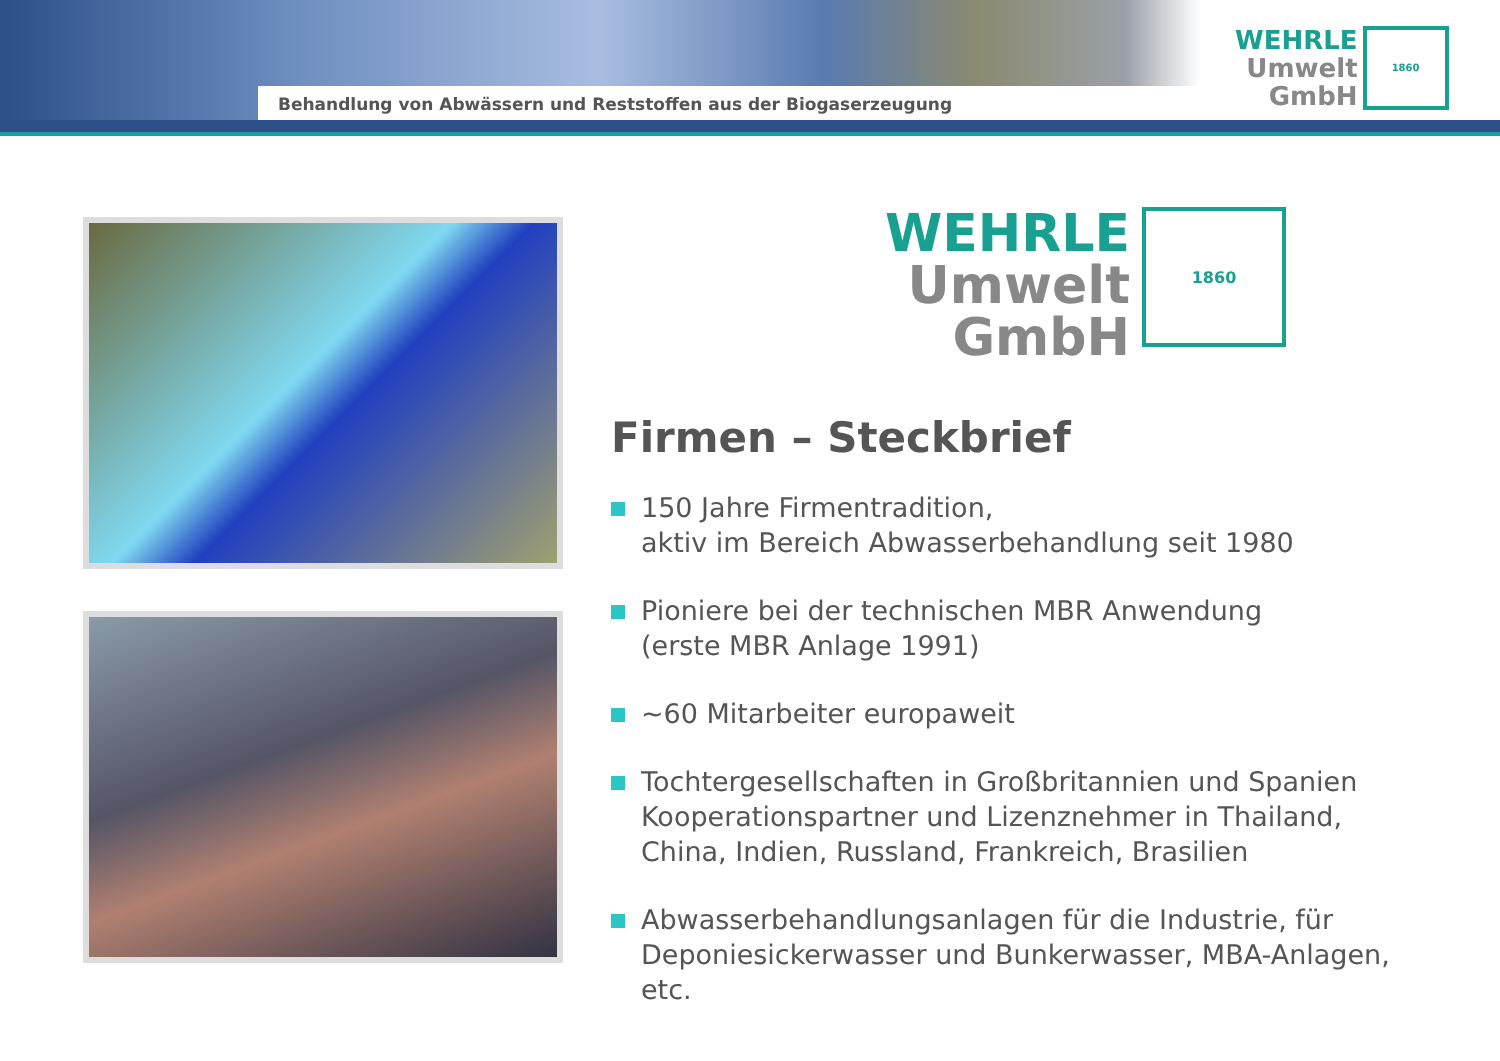Behandlung von Abwässern und Reststoffen aus der Biogaserzeugung
WEHRLE
Umwelt
GmbH
1860
WEHRLE
Umwelt
GmbH
1860
Firmen – Steckbrief
150 Jahre Firmentradition,
aktiv im Bereich Abwasserbehandlung seit 1980
Pioniere bei der technischen MBR Anwendung
(erste MBR Anlage 1991)
~60 Mitarbeiter europaweit
Tochtergesellschaften in Großbritannien und Spanien
Kooperationspartner und Lizenznehmer in Thailand, China, Indien, Russland, Frankreich, Brasilien
Abwasserbehandlungsanlagen für die Industrie, für Deponiesickerwasser und Bunkerwasser, MBA-Anlagen, etc.